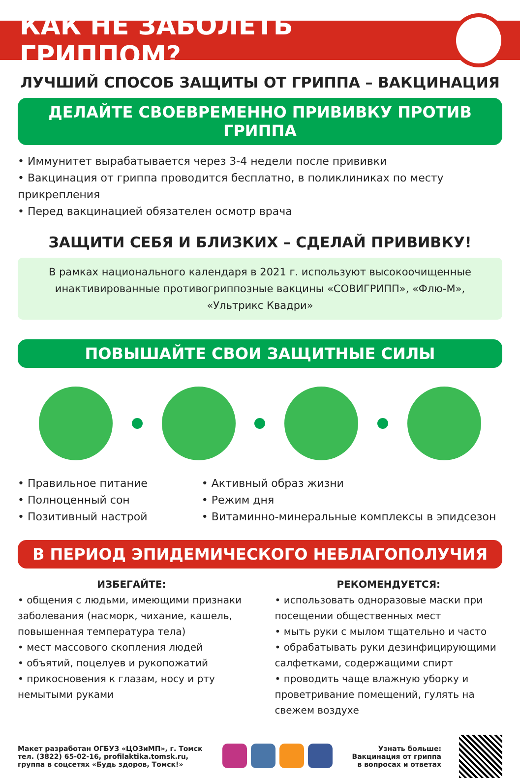КАК НЕ ЗАБОЛЕТЬ ГРИППОМ?
ЛУЧШИЙ СПОСОБ ЗАЩИТЫ ОТ ГРИППА – ВАКЦИНАЦИЯ
ДЕЛАЙТЕ СВОЕВРЕМЕННО ПРИВИВКУ ПРОТИВ ГРИППА
• Иммунитет вырабатывается через 3-4 недели после прививки
• Вакцинация от гриппа проводится бесплатно, в поликлиниках по месту прикрепления
• Перед вакцинацией обязателен осмотр врача
ЗАЩИТИ СЕБЯ И БЛИЗКИХ – СДЕЛАЙ ПРИВИВКУ!
В рамках национального календаря в 2021 г. используют высокоочищенные
инактивированные противогриппозные вакцины «СОВИГРИПП», «Флю-М»,
«Ультрикс Квадри»
ПОВЫШАЙТЕ СВОИ ЗАЩИТНЫЕ СИЛЫ
• Правильное питание
• Полноценный сон
• Позитивный настрой
• Активный образ жизни
• Режим дня
• Витаминно-минеральные комплексы в эпидсезон
В ПЕРИОД ЭПИДЕМИЧЕСКОГО НЕБЛАГОПОЛУЧИЯ
ИЗБЕГАЙТЕ:
• общения с людьми, имеющими признаки заболевания (насморк, чихание, кашель, повышенная температура тела)
• мест массового скопления людей
• объятий, поцелуев и рукопожатий
• прикосновения к глазам, носу и рту немытыми руками
РЕКОМЕНДУЕТСЯ:
• использовать одноразовые маски при посещении общественных мест
• мыть руки с мылом тщательно и часто
• обрабатывать руки дезинфицирующими салфетками, содержащими спирт
• проводить чаще влажную уборку и проветривание помещений, гулять на свежем воздухе
Макет разработан ОГБУЗ «ЦОЗиМП», г. Томск
тел. (3822) 65-02-16, profilaktika.tomsk.ru,
группа в соцсетях «Будь здоров, Томск!»
Узнать больше:
Вакцинация от гриппа
в вопросах и ответах